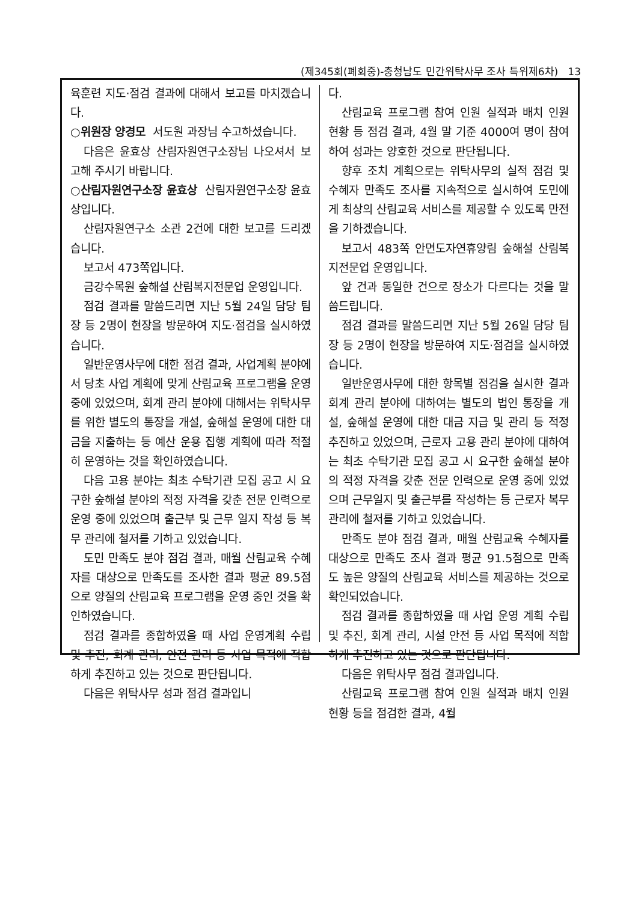(제345회(폐회중)-충청남도 민간위탁사무 조사 특위제6차) 13
육훈련 지도·점검 결과에 대해서 보고를 마치겠습니다.
○위원장 양경모 서도원 과장님 수고하셨습니다.
다음은 윤효상 산림자원연구소장님 나오셔서 보고해 주시기 바랍니다.
○산림자원연구소장 윤효상 산림자원연구소장 윤효상입니다.
산림자원연구소 소관 2건에 대한 보고를 드리겠습니다.
보고서 473쪽입니다.
금강수목원 숲해설 산림복지전문업 운영입니다.
점검 결과를 말씀드리면 지난 5월 24일 담당 팀장 등 2명이 현장을 방문하여 지도·점검을 실시하였습니다.
일반운영사무에 대한 점검 결과, 사업계획 분야에서 당초 사업 계획에 맞게 산림교육 프로그램을 운영 중에 있었으며, 회계 관리 분야에 대해서는 위탁사무를 위한 별도의 통장을 개설, 숲해설 운영에 대한 대금을 지출하는 등 예산 운용 집행 계획에 따라 적절히 운영하는 것을 확인하였습니다.
다음 고용 분야는 최초 수탁기관 모집 공고 시 요구한 숲해설 분야의 적정 자격을 갖춘 전문 인력으로 운영 중에 있었으며 출근부 및 근무 일지 작성 등 복무 관리에 철저를 기하고 있었습니다.
도민 만족도 분야 점검 결과, 매월 산림교육 수혜자를 대상으로 만족도를 조사한 결과 평균 89.5점으로 양질의 산림교육 프로그램을 운영 중인 것을 확인하였습니다.
점검 결과를 종합하였을 때 사업 운영계획 수립 및 추진, 회계 관리, 안전 관리 등 사업 목적에 적합하게 추진하고 있는 것으로 판단됩니다.
다음은 위탁사무 성과 점검 결과입니
다.
산림교육 프로그램 참여 인원 실적과 배치 인원 현황 등 점검 결과, 4월 말 기준 4000여 명이 참여하여 성과는 양호한 것으로 판단됩니다.
향후 조치 계획으로는 위탁사무의 실적 점검 및 수혜자 만족도 조사를 지속적으로 실시하여 도민에게 최상의 산림교육 서비스를 제공할 수 있도록 만전을 기하겠습니다.
보고서 483쪽 안면도자연휴양림 숲해설 산림복지전문업 운영입니다.
앞 건과 동일한 건으로 장소가 다르다는 것을 말씀드립니다.
점검 결과를 말씀드리면 지난 5월 26일 담당 팀장 등 2명이 현장을 방문하여 지도·점검을 실시하였습니다.
일반운영사무에 대한 항목별 점검을 실시한 결과 회계 관리 분야에 대하여는 별도의 법인 통장을 개설, 숲해설 운영에 대한 대금 지급 및 관리 등 적정 추진하고 있었으며, 근로자 고용 관리 분야에 대하여는 최초 수탁기관 모집 공고 시 요구한 숲해설 분야의 적정 자격을 갖춘 전문 인력으로 운영 중에 있었으며 근무일지 및 출근부를 작성하는 등 근로자 복무 관리에 철저를 기하고 있었습니다.
만족도 분야 점검 결과, 매월 산림교육 수혜자를 대상으로 만족도 조사 결과 평균 91.5점으로 만족도 높은 양질의 산림교육 서비스를 제공하는 것으로 확인되었습니다.
점검 결과를 종합하였을 때 사업 운영 계획 수립 및 추진, 회계 관리, 시설 안전 등 사업 목적에 적합하게 추진하고 있는 것으로 판단됩니다.
다음은 위탁사무 점검 결과입니다.
산림교육 프로그램 참여 인원 실적과 배치 인원 현황 등을 점검한 결과, 4월